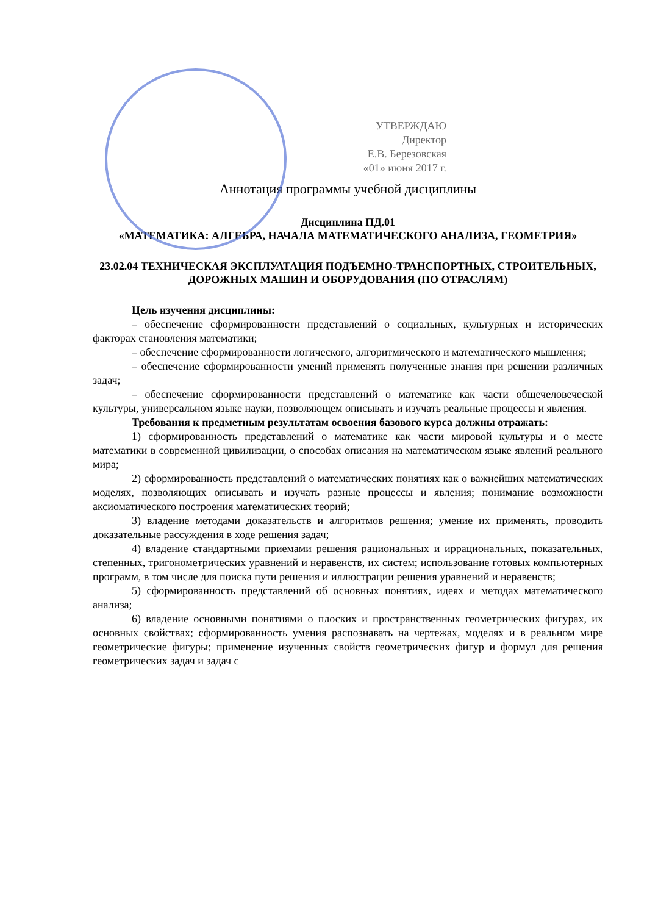УТВЕРЖДАЮ
Директор
Е.В. Березовская
«01» июня 2017 г.
Аннотация программы учебной дисциплины
Дисциплина ПД.01
«МАТЕМАТИКА: АЛГЕБРА, НАЧАЛА МАТЕМАТИЧЕСКОГО АНАЛИЗА, ГЕОМЕТРИЯ»
23.02.04 ТЕХНИЧЕСКАЯ ЭКСПЛУАТАЦИЯ ПОДЪЕМНО-ТРАНСПОРТНЫХ, СТРОИТЕЛЬНЫХ, ДОРОЖНЫХ МАШИН И ОБОРУДОВАНИЯ (ПО ОТРАСЛЯМ)
Цель изучения дисциплины:
– обеспечение сформированности представлений о социальных, культурных и исторических факторах становления математики;
– обеспечение сформированности логического, алгоритмического и математического мышления;
– обеспечение сформированности умений применять полученные знания при решении различных задач;
– обеспечение сформированности представлений о математике как части общечеловеческой культуры, универсальном языке науки, позволяющем описывать и изучать реальные процессы и явления.
Требования к предметным результатам освоения базового курса должны отражать:
1) сформированность представлений о математике как части мировой культуры и о месте математики в современной цивилизации, о способах описания на математическом языке явлений реального мира;
2) сформированность представлений о математических понятиях как о важнейших математических моделях, позволяющих описывать и изучать разные процессы и явления; понимание возможности аксиоматического построения математических теорий;
3) владение методами доказательств и алгоритмов решения; умение их применять, проводить доказательные рассуждения в ходе решения задач;
4) владение стандартными приемами решения рациональных и иррациональных, показательных, степенных, тригонометрических уравнений и неравенств, их систем; использование готовых компьютерных программ, в том числе для поиска пути решения и иллюстрации решения уравнений и неравенств;
5) сформированность представлений об основных понятиях, идеях и методах математического анализа;
6) владение основными понятиями о плоских и пространственных геометрических фигурах, их основных свойствах; сформированность умения распознавать на чертежах, моделях и в реальном мире геометрические фигуры; применение изученных свойств геометрических фигур и формул для решения геометрических задач и задач с